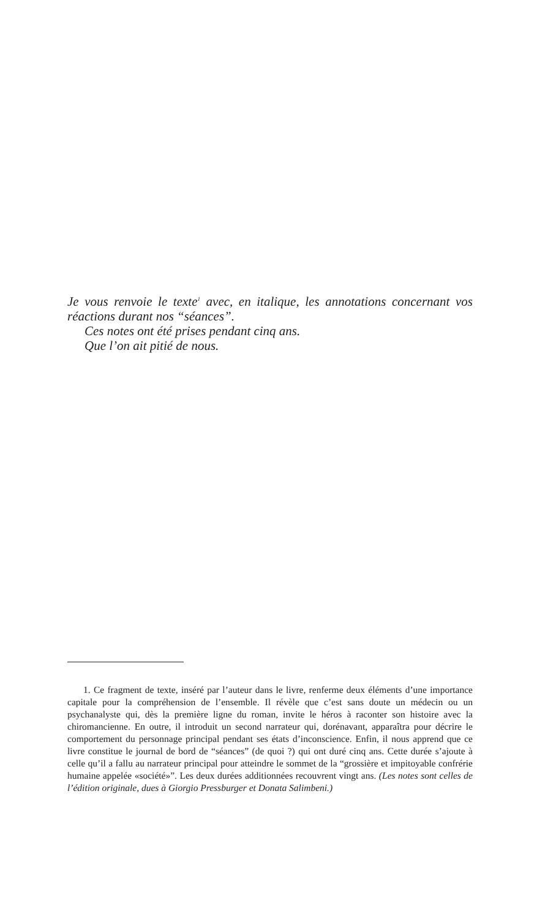Je vous renvoie le texte<sup>1</sup> avec, en italique, les annotations concernant vos réactions durant nos “séances”.
Ces notes ont été prises pendant cinq ans.
Que l’on ait pitié de nous.
1. Ce fragment de texte, inséré par l’auteur dans le livre, renferme deux éléments d’une importance capitale pour la compréhension de l’ensemble. Il révèle que c’est sans doute un médecin ou un psychanalyste qui, dès la première ligne du roman, invite le héros à raconter son histoire avec la chiromancienne. En outre, il introduit un second narrateur qui, dorénavant, apparaîtra pour décrire le comportement du personnage principal pendant ses états d’inconscience. Enfin, il nous apprend que ce livre constitue le journal de bord de “séances” (de quoi ?) qui ont duré cinq ans. Cette durée s’ajoute à celle qu’il a fallu au narrateur principal pour atteindre le sommet de la “grossière et impitoyable confrérie humaine appelée «société»”. Les deux durées additionnées recouvrent vingt ans. (Les notes sont celles de l’édition originale, dues à Giorgio Pressburger et Donata Salimbeni.)